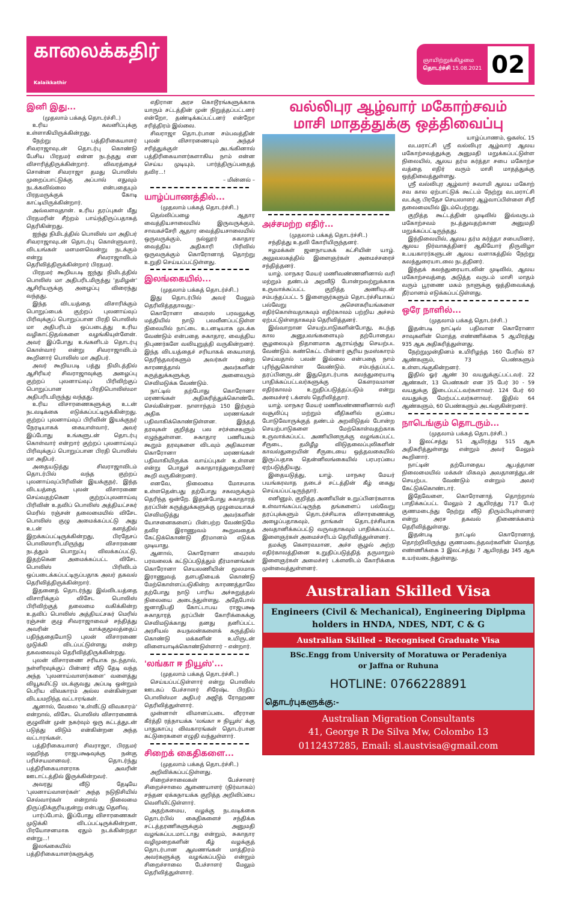காலைக்கதிர் Kalaikkathir
ஞாயிற்றுக்கிழமை
தொடர்ச்சி 15.08.2021
02
இனி இது...
(முதலாம் பக்கத் தொடர்ச்சி..)
உரிய கவனிப்புக்கு உள்ளாகியிருக்கின்றது.
நேற்று பத்திரிகையாளர் சிவராஜாவுடன் தொடர்பு கொண்டு பேசிய பிரதமர் என்ன நடந்தது என விசாரித்திருக்கின்றார். விவரத்தைச் சொன்ன சிவராஜா தமது பொலிஸ் முறைப்பாட்டுக்கு அப்பால் எதுவும் நடக்கவில்லை என்பதையும் பிரதமருக்குக் கோடி காட்டியிருக்கின்றார்.
அவ்வளவுதான். உரிய தரப்புகள் மீது பிரதமரின் சீற்றம் பாய்ந்திருப்பதாகத் தெரிகின்றது.
ஐந்து நிமிடத்தில் பொலிஸ் மா அதிபர் சிவராஜாவுடன் தொடர்பு கொள்ளுவார், விடயங்கள் மளமளவென்று நடக்கும் என்று சிவராஜாவிடம் தெரிவித்திருக்கின்றார் பிரதமர்.
பிரதமர் கூறியபடி ஐந்து நிமிடத்தில் பொலிஸ் மா அதிபரிடமிருந்து 'தமிழன்' ஆசிரியருக்கு அழைப்பு விரைந்து வந்தது.
இந்த விடயத்தை விசாரிக்கும் பொறுப்பைக் குற்றப் புலனாய்வுப் பிரிவுக்குப் பொறுப்பான பிரதி பொலிஸ் மா அதிபரிடம் ஒப்படைத்து உரிய வழிகாட்டுதல்களை வழங்கியுள்ளேன். அவர் இப்போது உங்களிடம் தொடர்பு கொள்வார் என்று சிவராஜாவிடம் கூறினார் பொலிஸ் மா அதிபர்.
அவர் கூறியபடி பத்து நிமிடத்தில் ஆசிரியர் சிவராஜாவுக்கு அழைப்பு குற்றப் புலனாய்வுப் பிரிவிற்குப் பொறுப்பான பிரதிபொலிஸ்மா அதிபரிடமிருந்து வந்தது.
உரிய விசாரணைகளுக்கு உடன் நடவடிக்கை எடுக்கப்பட்டிருக்கின்றது. குற்றப் புலனாய்வுப் பிரிவின் இயக்குநர் நேரடியாகக் கையாள்வார், அவர் இப்போது உங்களுடன் தொடர்பு கொள்வார் என்றார் குற்றப் புலனாய்வுப் பிரிவுக்குப் பொறுப்பான பிரதி பொலிஸ் மா அதிபர்.
அதையடுத்து சிவராஜாவிடம் தொடர்பில் வந்த குற்றப் புலனாய்வுப்பிரிவின் இயக்குநர், இந்த விடயத்தை புலன் விசாரணை செய்வதற்கென குற்றப்புலனாய்வு பிரிவின் உதவிப் பொலிஸ் அத்தியட்சகர் மெரில் ரஞ்சன் தலைமையில் விசேட பொலிஸ் குழு அமைக்கப்பட்டு அது உடன் களத்தில் இறக்கப்பட்டிருக்கின்றது, பிரதேசப் பொலிஸாரிடமிருந்து விசாரணை நடத்தும் பொறுப்பு விலக்கப்பட்டு, இதற்கென அமைக்கப்பட்ட விசேட பொலிஸ் பிரிவிடம் ஒப்படைக்கப்பட்டிருப்பதாக அவர் தகவல் தெரிவித்திருக்கின்றார்.
இதனைத் தொடர்ந்து இவ்விடயத்தை விசாரிக்கும் விசேட பொலிஸ் பிரிவிற்குத் தலைமை வகிக்கின்ற உதவிப் பொலிஸ் அத்தியட்சகர் மெரில் ரஞ்சன் குழு சிவராஜாவைச் சந்தித்து அவரின் வாக்குமூலத்தைப் பதிந்ததையோடு புலன் விசாரணை முடுக்கி விடப்பட்டுள்ளது என்ற தகவலையும் தெரிவித்திருக்கின்றது.
புலன் விசாரணை சரியாக நடந்தால், நள்ளிரவுக்குப் பின்னர் வீடு தேடி வந்த அந்த 'புலனாய்வாளர்களை' வளைத்து வியூகமிட்டு மடக்குவது அப்படி ஒன்றும் பெரிய விவகாரம் அல்ல என்கின்றன விடயமறிந்த வட்டாரங்கள்.
ஆனால், வேலை 'உள்வீட்டு விவகாரம்' என்றால், விசேட பொலிஸ் விசாரணைக் குழுவின் முன் நகர்வும் ஒரு கட்டத்துடன் படுத்து விடும் என்கின்றன அந்த வட்டாரங்கள்.
பத்திரிகையாளர் சிவராஜா, பிரதமர் மஹிந்த ராஜபக்ஷவுக்கு நன்கு பரிச்சயமானவர். தொடர்ந்து பத்திரிகையாளராக அவரின் ஊடாட்டத்தில் இருக்கின்றவர்.
அவரது வீடு தேடியே 'புலனாய்வாளர்கள்' அந்த நடுநிசியில் செல்வார்கள் என்றால் நிலைமை திருப்திக்குரியதன்று என்பது தெளிவு.
பார்ப்போம், இப்போது விசாரணைகள் முடுக்கி விடப்பட்டிருக்கின்றன, பிரயோசனமாக ஏதும் நடக்கின்றதா என்று...!
இலங்கையில் பத்திரிகையாளர்களுக்கு
எதிரான அரச கொடூரங்களுக்காக யாரும் சட்டத்தின் முன் நிறுத்தப்பட்டனர் என்றோ, தண்டிக்கப்பட்டனர் என்றோ சரித்திரம் இல்லை.
சிவராஜா தொடர்பான சம்பவத்தின் புலன் விசாரணையும் அந்தச் சரித்துக்குள் அடங்கினால் பத்திரிகையாளர்களாகிய நாம் என்ன செய்ய முடியும், பார்த்திருப்பதைத் தவிர...!
– மின்னல் –
யாழ்ப்பாணத்தில்...
(முதலாம் பக்கத் தொடர்ச்சி..)
தெல்லிப்பழை ஆதார வைத்தியசாலையில் இருவருக்கும், சாவகச்சேரி ஆதார வைத்தியசாலையில் ஒருவருக்கும், நல்லூர் சுகாதார வைத்திய அதிகாரி பிரிவில் ஒருவருக்கும் கொரோனாத் தொற்று உறுதி செய்யப்பட்டுள்ளது.
இலங்கையில்...
(முதலாம் பக்கத் தொடர்ச்சி..)
இது தொடர்பில் அவர் மேலும் தெரிவித்ததாவது:-
கொரோனா வைரஸ் பரவலுக்கு மத்தியில் நாடு பலவீனப்பட்டுள்ள நிலையில் நாட்டை உடனடியாக முடக்க வேண்டும் என்பதை சுகாதார, வைத்திய நிபுணர்களே வலியுறுத்தி வருகின்றனர். இந்த விடயத்தைச் சரியாகக் கையாளத் தெரிந்தவர்களும் அவர்கள் என்ற காரணத்தால் அவர்களின் கருத்துக்களுக்கு அனைவரும் செவிமடுக்க வேண்டும்.
நாட்டில் தற்போது கொரோனா மரணங்கள் அதிகரித்துக்கொண்டே செல்கின்றன. நாளாந்தம் 150 இற்கும் அதிக மரணங்கள் பதிவாகிக்கொண்டுள்ளன. இந்தத் தரவுகள் குறித்து பல சர்ச்சைகளும் எழுந்துள்ளன. சுகாதார பணியகம் கூறும் தரவுகளை விடவும் அதிகமான கொரோனா மரணங்கள் பதிவாகியிருக்க வாய்ப்புகள் உள்ளன என்று பொதுச் சுகாதாரத்துறையினர் கூறி வருகின்றனர்.
எனவே, நிலைமை மோசமாக உள்ளதென்பது தற்போது சகலருக்கும் தெரிந்த ஒன்றே. இதன்போது சுகாதாரத் தரப்பின் கருத்துக்களுக்கு முழுமையாகச் செவிமடுத்து அவர்களின் யோசனைகளைப் பின்பற்ற வேண்டுமே தவிர இராணுவம் கூறுவதைக் கேட்டுக்கொண்டு தீர்மானம் எடுக்க முடியாது.
ஆனால், கொரோனா வைரஸ் பரவலைக் கட்டுப்படுத்தும் தீர்மானங்கள் கொரோனா செயலணியின் மூலமாக இராணுவத் தளபதியைக் கொண்டு மேற்கொள்ளப்படுகின்ற காரணத்தாலே தற்போது நாடு பாரிய அச்சுறுத்தல் நிலையை அடைந்துள்ளது. அதேபோல் ஜனாதிபதி கோட்டாபய ராஜபக்ஷ சுகாதாரத் தரப்பின் கோரிக்கைக்கு செவிமடுக்காது தனது தனிப்பட்ட அரசியல் சுயநலன்களைக் கருத்தில் கொண்டு மக்களின் உயிருடன் விளையாடிக்கொண்டுள்ளார் – என்றார்.
'லங்கா ஈ நியூஸ்'...
(முதலாம் பக்கத் தொடர்ச்சி..)
செய்யப்பட்டுள்ளார் என்று பொலிஸ் ஊடகப் பேச்சாளர் சிரேஷ்ட பிரதிப் பொலிஸ்மா அதிபர் அஜித் ரோஹண தெரிவித்துள்ளார்.
முன்னாள் விமானப்படை வீரரான கீர்த்தி ரத்நாயக்க 'லங்கா ஈ நியூஸ்' க்கு பாதுகாப்பு விவகாரங்கள் தொடர்பான கட்டுரைகளை எழுதி வந்துள்ளார்.
சிறைக் கைதிகளை...
(முதலாம் பக்கத் தொடர்ச்சி..)
அறிவிக்கப்பட்டுள்ளது.
சிறைச்சாலைகள் பேச்சாளர் சிறைச்சாலை ஆணையாளர் (நிர்வாகம்) சந்தன ஏக்கநாயக்க குறித்த அறிவிப்பை வெளியிட்டுள்ளார்.
அதற்கமைய, வழக்கு நடவடிக்கை தொடர்பில் கைதிகளைச் சந்திக்க சட்டத்தரணிகளுக்கும் அனுமதி வழங்கப்படமாட்டாது என்றும், சுகாதார வழிமுறைகளின் கீழ் வழக்குத் தொடர்பான ஆவணங்கள் மாத்திரம் அவர்களுக்கு வழங்கப்படும் என்றும் சிறைச்சாலை பேச்சாளர் மேலும் தெரிவித்துள்ளார்.
வல்லிபுர ஆழ்வார் மகோற்சவம்
மாசி மாதத்துக்கு ஒத்திவைப்பு
அச்சமற்ற எதிர்...
(முதலாம் பக்கத் தொடர்ச்சி..)
சந்தித்து உதவி கோரியிருந்தனர்.
ஈழமக்கள் ஜனநாயகக் கட்சியின் யாழ். அலுவலகத்தில் இளைஞர்கள் அமைச்சரைச் சந்தித்தனர்.
யாழ். மாநகர மேயர் மணிவண்ணனினால் வரி மற்றும் தண்டம் அறவீடு போன்றவற்றுக்காக உருவாக்கப்பட்ட குறித்த அணியுடன் சம்பந்தப்பட்ட 5 இளைஞர்களும் தொடர்ச்சியாகப் பல்வேறு அசௌகரியங்களை எதிர்கொள்வதாகவும் எதிர்காலம் பற்றிய அச்சம் ஏற்பட்டுள்ளதாகவும் தெரிவித்தனர்.
இவ்வாறான செயற்பாடுகளின்போது, கடந்த கால அனுபவங்களையும் தற்போதைய சூழலையும் நிதானமாக ஆராய்ந்து செயற்பட வேண்டும். கண்கெட்ட பின்னர் சூரிய நமஸ்காரம் செய்வதால் பலன் இல்லை என்பதை நாம் புரிந்துகொள்ள வேண்டும். சம்பந்தப்பட்ட தரப்பினருடன் இதுதொடர்பாக கலந்துரையாடி பாதிக்கப்பட்டவர்களுக்கு கௌரவமான எதிர்காலம் உறுதிப்படுத்தப்படும் என்று அமைச்சர் டக்ளஸ் தெரிவித்தார்.
யாழ். மாநகர மேயர் மணிவண்ணனினால் வரி வசூலிப்பு மற்றும் வீதிகளில் குப்பை போடுவோருக்குத் தண்டம் அறவிடுதல் போன்ற செயற்பாடுகளை மேற்கொள்வதற்காக உருவாக்கப்பட்ட அணியினருக்கு வழங்கப்பட்ட சீருடை, தமிழீழ விடுதலைப்புலிகளின் காவல்துறையின் சீருடையை ஒத்தவகையில் இருப்பதாக தென்னிலங்கையில் பரபரப்பை ஏற்படுத்தியது.
இதையடுத்து, யாழ். மாநகர மேயர் பயங்கரவாத தடைச் சட்டத்தின் கீழ் கைது செய்யப்பட்டிருந்தார்.
எனினும், குறித்த அணியின் உறுப்பினர்களாக உள்வாங்கப்பட்டிருந்த தங்களைப் பல்வேறு தரப்புக்களும் தொடர்ச்சியாக விசாரணைக்கு அழைப்பதாகவும், தாங்கள் தொடர்ச்சியாக அவதானிக்கப்பட்டு வருவதாகவும் பாதிக்கப்பட்ட இளைஞர்கள் அமைச்சரிடம் தெரிவித்துள்ளனர்.
தமக்கு கௌரவமான, அச்ச சூழல் அற்ற எதிர்காலத்தினை உறுதிப்படுத்தித் தருமாறும் இளைஞர்கள் அமைச்சர் டக்ளஸிடம் கோரிக்கை முன்வைத்துள்ளனர்.
யாழ்ப்பாணம், ஒகஸ்ட் 15
வடமராட்சி ஸ்ரீ வல்லிபுர ஆழ்வார் ஆலய மகோற்சவத்துக்கு அனுமதி மறுக்கப்பட்டுள்ள நிலையில், ஆலய தர்ம கர்த்தா சபை மகோற்ச வத்தை எதிர் வரும் மாசி மாதத்துக்கு ஒத்திவைத்துள்ளது.
ஸ்ரீ வல்லிபுர ஆழ்வார் சுவாமி ஆலய மகோற் சவ கால ஏற்பாட்டுக் கூட்டம் நேற்று வடமராட்சி வடக்கு பிரதேச செயலாளர் ஆழ்வாப்பிள்ளை சிறீ தலைமையில் இடம்பெற்றது.
குறித்த கூட்டத்தின் முடிவில் இவ்வருடம் மகோற்சவம் நடத்துவதற்கான அனுமதி மறுக்கப்பட்டிருந்தது.
இந்நிலையில், ஆலய தர்ம கர்த்தா சபையினர், ஆலய நிர்வாகத்தினர் ஆகியோர் திருவிழா உபயகாரர்களுடன் ஆலய வளாகத்தில் நேற்று கலந்துரையாடலை நடத்தினர்.
இந்தக் கலந்துரையாடலின் முடிவில், ஆலய மகோற்சவத்தை அடுத்த வருடம் மாசி மாதம் வரும் பூரணை மகம் நாளுக்கு ஒத்திவைக்கத் தீர்மானம் எடுக்கப்பட்டுள்ளது.
ஒரே நாளில்...
(முதலாம் பக்கத் தொடர்ச்சி..)
இதன்படி நாட்டில் பதிவான கொரோனா சாவுகளின் மொத்த எண்ணிக்கை 5 ஆயிரத்து 935 ஆக அதிகரித்துள்ளது.
நேற்றுமுன்தினம் உயிரிழந்த 160 பேரில் 87 ஆண்களும், 73 பெண்களும் உள்ளடங்குகின்றனர்.
இதில் ஓர் ஆண் 30 வயதுக்குட்பட்டவர். 22 ஆண்கள், 13 பெண்கள் என 35 பேர் 30 - 59 வயதுக்கு இடைப்பட்டவர்களாவர். 124 பேர் 60 வயதுக்கு மேற்பட்டவர்களாவர். இதில் 64 ஆண்களும், 60 பெண்களும் அடங்குகின்றனர்.
நாடெங்கும் தொடரும்...
(முதலாம் பக்கத் தொடர்ச்சி..)
3 இலட்சத்து 51 ஆயிரத்து 515 ஆக அதிகரித்துள்ளது என்றும் அவர் மேலும் கூறினார்.
நாட்டின் தற்போதைய ஆபத்தான நிலைமையில் மக்கள் மிகவும் அவதானத்துடன் செயற்பட வேண்டும் என்றும் அவர் கேட்டுக்கொண்டார்.
இதேவேளை, கொரோனாத் தொற்றால் பாதிக்கப்பட்ட மேலும் 2 ஆயிரத்து 717 பேர் குணமடைந்து நேற்று வீடு திரும்பியுள்ளனர் என்று அரச தகவல் திணைக்களம் தெரிவித்துள்ளது.
இதன்படி நாட்டில் கொரோனாத் தொற்றிலிருந்து குணமடைந்தவர்களின் மொத்த எண்ணிக்கை 3 இலட்சத்து 7 ஆயிரத்து 345 ஆக உயர்வடைந்துள்ளது.
Australian Skilled Visa
Engineers (Civil & Mechanical), Engineering Diplpma holders in HNDA, NDES, NDT, C & G
Australian Skilled – Recognised Graduate Visa
BSc.Engg from University of Moratuwa or Peradeniya
or Jaffna or Ruhuna
HOTLINE: 0766228891
தொடர்புகளுக்கு:-
Australian Migration Consultants
41, George R De Silva Mw, Colombo 13
0112437285, Email: sl.austvisa@gmail.com